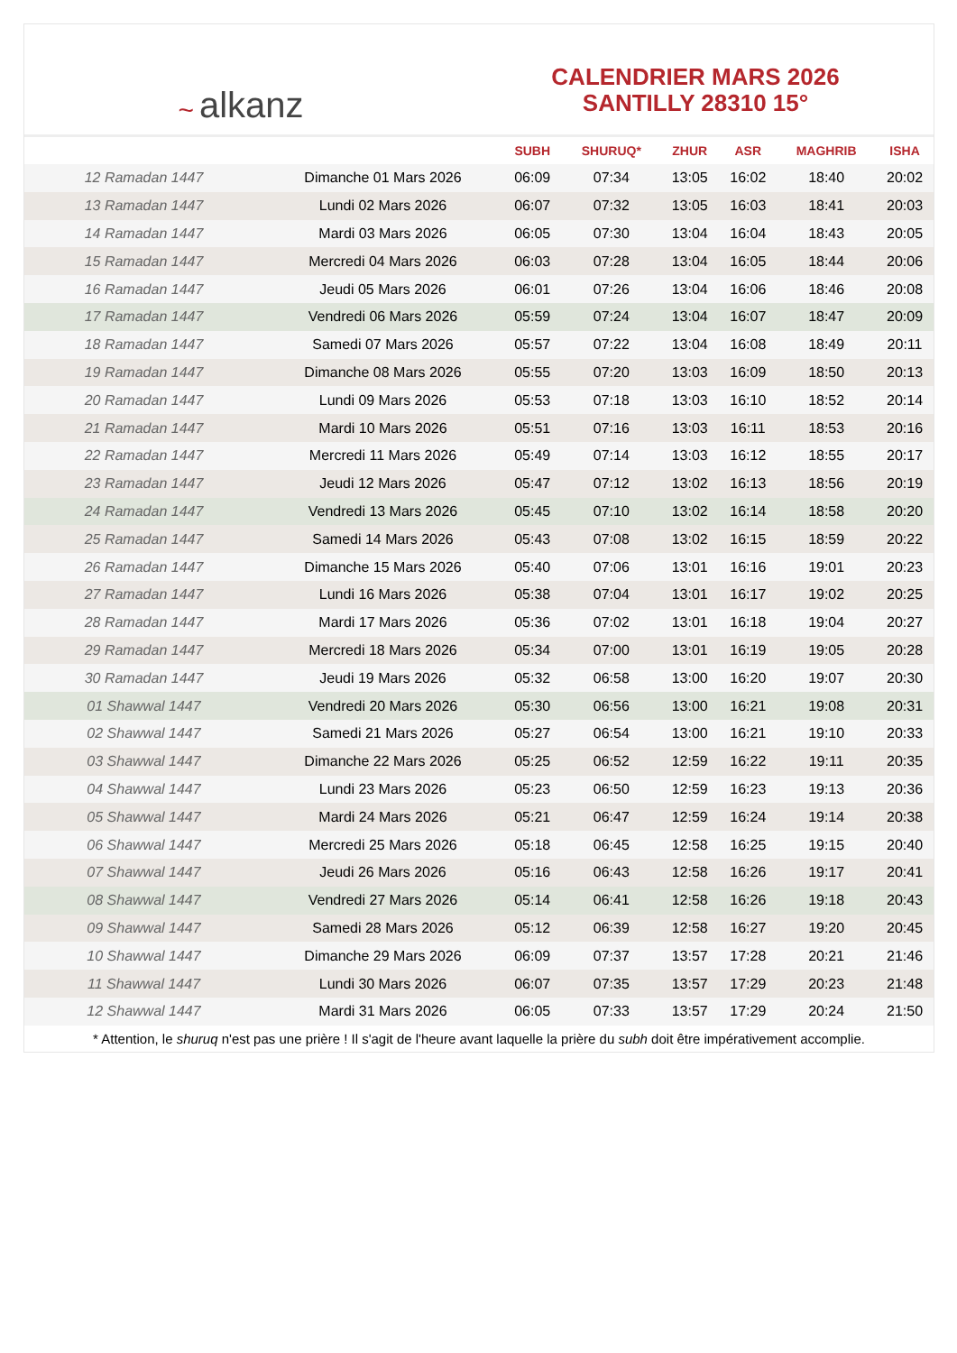~ alkanz
CALENDRIER MARS 2026
SANTILLY 28310 15°
| | | SUBH | SHURUQ* | ZHUR | ASR | MAGHRIB | ISHA |
| --- | --- | --- | --- | --- | --- | --- | --- |
| 12 Ramadan 1447 | Dimanche 01 Mars 2026 | 06:09 | 07:34 | 13:05 | 16:02 | 18:40 | 20:02 |
| 13 Ramadan 1447 | Lundi 02 Mars 2026 | 06:07 | 07:32 | 13:05 | 16:03 | 18:41 | 20:03 |
| 14 Ramadan 1447 | Mardi 03 Mars 2026 | 06:05 | 07:30 | 13:04 | 16:04 | 18:43 | 20:05 |
| 15 Ramadan 1447 | Mercredi 04 Mars 2026 | 06:03 | 07:28 | 13:04 | 16:05 | 18:44 | 20:06 |
| 16 Ramadan 1447 | Jeudi 05 Mars 2026 | 06:01 | 07:26 | 13:04 | 16:06 | 18:46 | 20:08 |
| 17 Ramadan 1447 | Vendredi 06 Mars 2026 | 05:59 | 07:24 | 13:04 | 16:07 | 18:47 | 20:09 |
| 18 Ramadan 1447 | Samedi 07 Mars 2026 | 05:57 | 07:22 | 13:04 | 16:08 | 18:49 | 20:11 |
| 19 Ramadan 1447 | Dimanche 08 Mars 2026 | 05:55 | 07:20 | 13:03 | 16:09 | 18:50 | 20:13 |
| 20 Ramadan 1447 | Lundi 09 Mars 2026 | 05:53 | 07:18 | 13:03 | 16:10 | 18:52 | 20:14 |
| 21 Ramadan 1447 | Mardi 10 Mars 2026 | 05:51 | 07:16 | 13:03 | 16:11 | 18:53 | 20:16 |
| 22 Ramadan 1447 | Mercredi 11 Mars 2026 | 05:49 | 07:14 | 13:03 | 16:12 | 18:55 | 20:17 |
| 23 Ramadan 1447 | Jeudi 12 Mars 2026 | 05:47 | 07:12 | 13:02 | 16:13 | 18:56 | 20:19 |
| 24 Ramadan 1447 | Vendredi 13 Mars 2026 | 05:45 | 07:10 | 13:02 | 16:14 | 18:58 | 20:20 |
| 25 Ramadan 1447 | Samedi 14 Mars 2026 | 05:43 | 07:08 | 13:02 | 16:15 | 18:59 | 20:22 |
| 26 Ramadan 1447 | Dimanche 15 Mars 2026 | 05:40 | 07:06 | 13:01 | 16:16 | 19:01 | 20:23 |
| 27 Ramadan 1447 | Lundi 16 Mars 2026 | 05:38 | 07:04 | 13:01 | 16:17 | 19:02 | 20:25 |
| 28 Ramadan 1447 | Mardi 17 Mars 2026 | 05:36 | 07:02 | 13:01 | 16:18 | 19:04 | 20:27 |
| 29 Ramadan 1447 | Mercredi 18 Mars 2026 | 05:34 | 07:00 | 13:01 | 16:19 | 19:05 | 20:28 |
| 30 Ramadan 1447 | Jeudi 19 Mars 2026 | 05:32 | 06:58 | 13:00 | 16:20 | 19:07 | 20:30 |
| 01 Shawwal 1447 | Vendredi 20 Mars 2026 | 05:30 | 06:56 | 13:00 | 16:21 | 19:08 | 20:31 |
| 02 Shawwal 1447 | Samedi 21 Mars 2026 | 05:27 | 06:54 | 13:00 | 16:21 | 19:10 | 20:33 |
| 03 Shawwal 1447 | Dimanche 22 Mars 2026 | 05:25 | 06:52 | 12:59 | 16:22 | 19:11 | 20:35 |
| 04 Shawwal 1447 | Lundi 23 Mars 2026 | 05:23 | 06:50 | 12:59 | 16:23 | 19:13 | 20:36 |
| 05 Shawwal 1447 | Mardi 24 Mars 2026 | 05:21 | 06:47 | 12:59 | 16:24 | 19:14 | 20:38 |
| 06 Shawwal 1447 | Mercredi 25 Mars 2026 | 05:18 | 06:45 | 12:58 | 16:25 | 19:15 | 20:40 |
| 07 Shawwal 1447 | Jeudi 26 Mars 2026 | 05:16 | 06:43 | 12:58 | 16:26 | 19:17 | 20:41 |
| 08 Shawwal 1447 | Vendredi 27 Mars 2026 | 05:14 | 06:41 | 12:58 | 16:26 | 19:18 | 20:43 |
| 09 Shawwal 1447 | Samedi 28 Mars 2026 | 05:12 | 06:39 | 12:58 | 16:27 | 19:20 | 20:45 |
| 10 Shawwal 1447 | Dimanche 29 Mars 2026 | 06:09 | 07:37 | 13:57 | 17:28 | 20:21 | 21:46 |
| 11 Shawwal 1447 | Lundi 30 Mars 2026 | 06:07 | 07:35 | 13:57 | 17:29 | 20:23 | 21:48 |
| 12 Shawwal 1447 | Mardi 31 Mars 2026 | 06:05 | 07:33 | 13:57 | 17:29 | 20:24 | 21:50 |
* Attention, le shuruq n'est pas une prière ! Il s'agit de l'heure avant laquelle la prière du subh doit être impérativement accomplie.